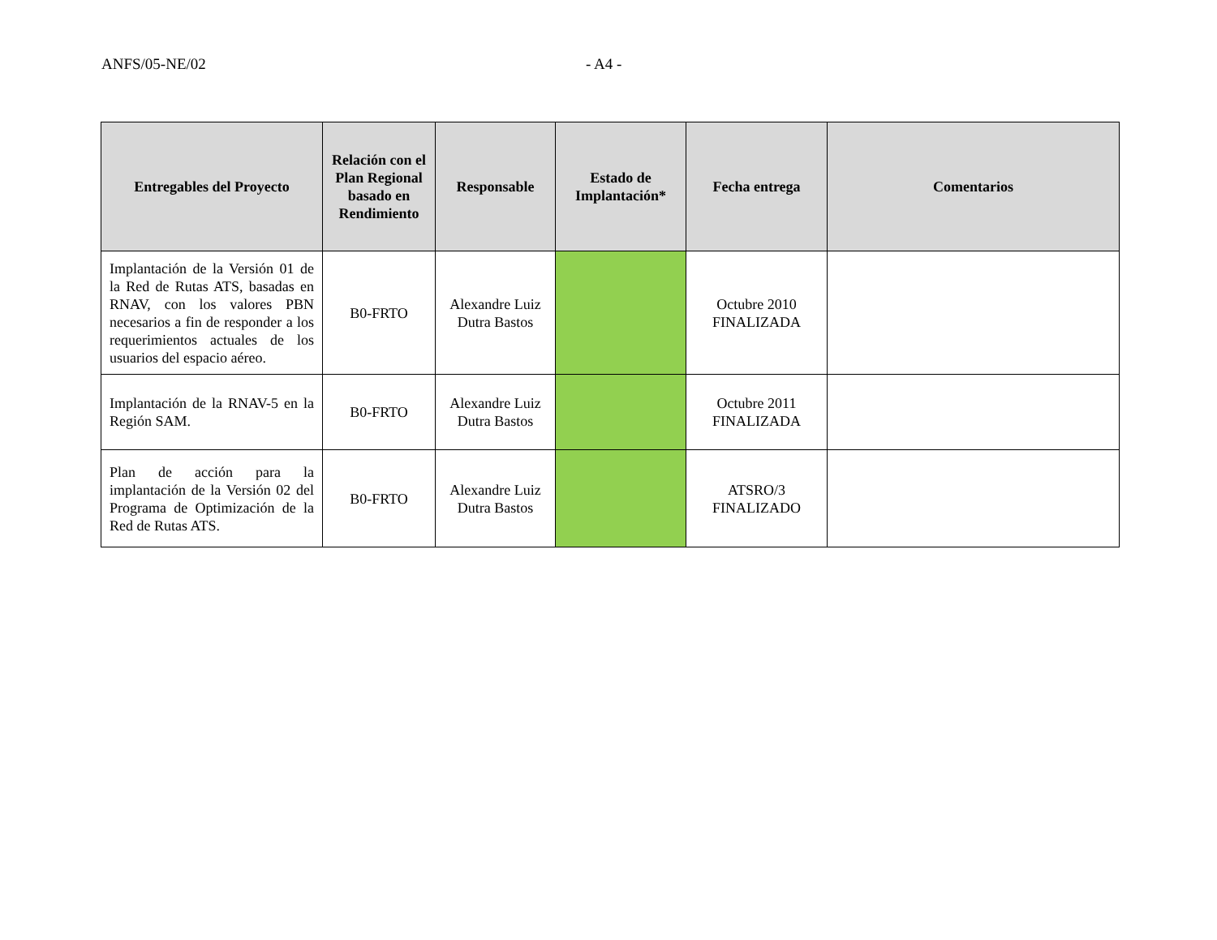ANFS/05-NE/02 - A4 -
| Entregables del Proyecto | Relación con el Plan Regional basado en Rendimiento | Responsable | Estado de Implantación* | Fecha entrega | Comentarios |
| --- | --- | --- | --- | --- | --- |
| Implantación de la Versión 01 de la Red de Rutas ATS, basadas en RNAV, con los valores PBN necesarios a fin de responder a los requerimientos actuales de los usuarios del espacio aéreo. | B0-FRTO | Alexandre Luiz Dutra Bastos | | Octubre 2010 FINALIZADA | |
| Implantación de la RNAV-5 en la Región SAM. | B0-FRTO | Alexandre Luiz Dutra Bastos | | Octubre 2011 FINALIZADA | |
| Plan de acción para la implantación de la Versión 02 del Programa de Optimización de la Red de Rutas ATS. | B0-FRTO | Alexandre Luiz Dutra Bastos | | ATSRO/3 FINALIZADO | |